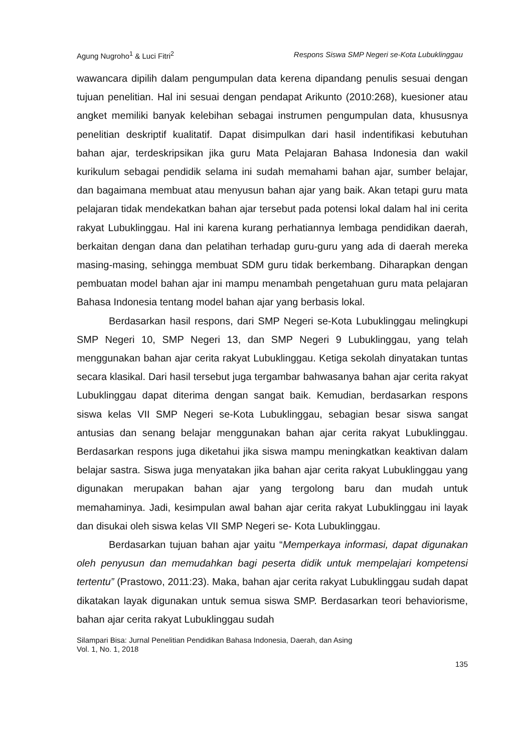Agung Nugroho<sup>1</sup> & Luci Fitri<sup>2</sup> Respons Siswa SMP Negeri se-Kota Lubuklinggau
wawancara dipilih dalam pengumpulan data kerena dipandang penulis sesuai dengan tujuan penelitian. Hal ini sesuai dengan pendapat Arikunto (2010:268), kuesioner atau angket memiliki banyak kelebihan sebagai instrumen pengumpulan data, khususnya penelitian deskriptif kualitatif. Dapat disimpulkan dari hasil indentifikasi kebutuhan bahan ajar, terdeskripsikan jika guru Mata Pelajaran Bahasa Indonesia dan wakil kurikulum sebagai pendidik selama ini sudah memahami bahan ajar, sumber belajar, dan bagaimana membuat atau menyusun bahan ajar yang baik. Akan tetapi guru mata pelajaran tidak mendekatkan bahan ajar tersebut pada potensi lokal dalam hal ini cerita rakyat Lubuklinggau. Hal ini karena kurang perhatiannya lembaga pendidikan daerah, berkaitan dengan dana dan pelatihan terhadap guru-guru yang ada di daerah mereka masing-masing, sehingga membuat SDM guru tidak berkembang. Diharapkan dengan pembuatan model bahan ajar ini mampu menambah pengetahuan guru mata pelajaran Bahasa Indonesia tentang model bahan ajar yang berbasis lokal.
Berdasarkan hasil respons, dari SMP Negeri se-Kota Lubuklinggau melingkupi SMP Negeri 10, SMP Negeri 13, dan SMP Negeri 9 Lubuklinggau, yang telah menggunakan bahan ajar cerita rakyat Lubuklinggau. Ketiga sekolah dinyatakan tuntas secara klasikal. Dari hasil tersebut juga tergambar bahwasanya bahan ajar cerita rakyat Lubuklinggau dapat diterima dengan sangat baik. Kemudian, berdasarkan respons siswa kelas VII SMP Negeri se-Kota Lubuklinggau, sebagian besar siswa sangat antusias dan senang belajar menggunakan bahan ajar cerita rakyat Lubuklinggau. Berdasarkan respons juga diketahui jika siswa mampu meningkatkan keaktivan dalam belajar sastra. Siswa juga menyatakan jika bahan ajar cerita rakyat Lubuklinggau yang digunakan merupakan bahan ajar yang tergolong baru dan mudah untuk memahaminya. Jadi, kesimpulan awal bahan ajar cerita rakyat Lubuklinggau ini layak dan disukai oleh siswa kelas VII SMP Negeri se- Kota Lubuklinggau.
Berdasarkan tujuan bahan ajar yaitu “Memperkaya informasi, dapat digunakan oleh penyusun dan memudahkan bagi peserta didik untuk mempelajari kompetensi tertentu” (Prastowo, 2011:23). Maka, bahan ajar cerita rakyat Lubuklinggau sudah dapat dikatakan layak digunakan untuk semua siswa SMP. Berdasarkan teori behaviorisme, bahan ajar cerita rakyat Lubuklinggau sudah
Silampari Bisa: Jurnal Penelitian Pendidikan Bahasa Indonesia, Daerah, dan Asing
Vol. 1, No. 1, 2018
135